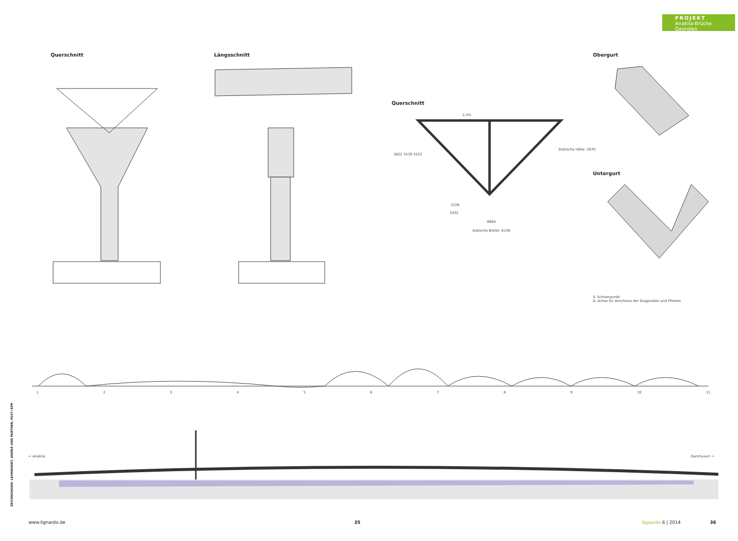PROJEKT
Anaklia-Brücke Georgien
Querschnitt Längsschnitt
Querschnitt
Obergurt
Untergurt
2,5%
3326
3432
6864
statische Breite: 6150
3622 3539 3222
Statische Höhe: 2870
S: Schwerpunkt
A: Achse für Anschluss der Diagonalen und Pfosten
← Anaklia Ganmuxuri →
123456789 10 11
ZEICHNUNGEN: LEONHARDT, ANDRÄ UND PARTNER, FAST+EPP
www.lignardo.de 35 lignardo 6 | 2014 36